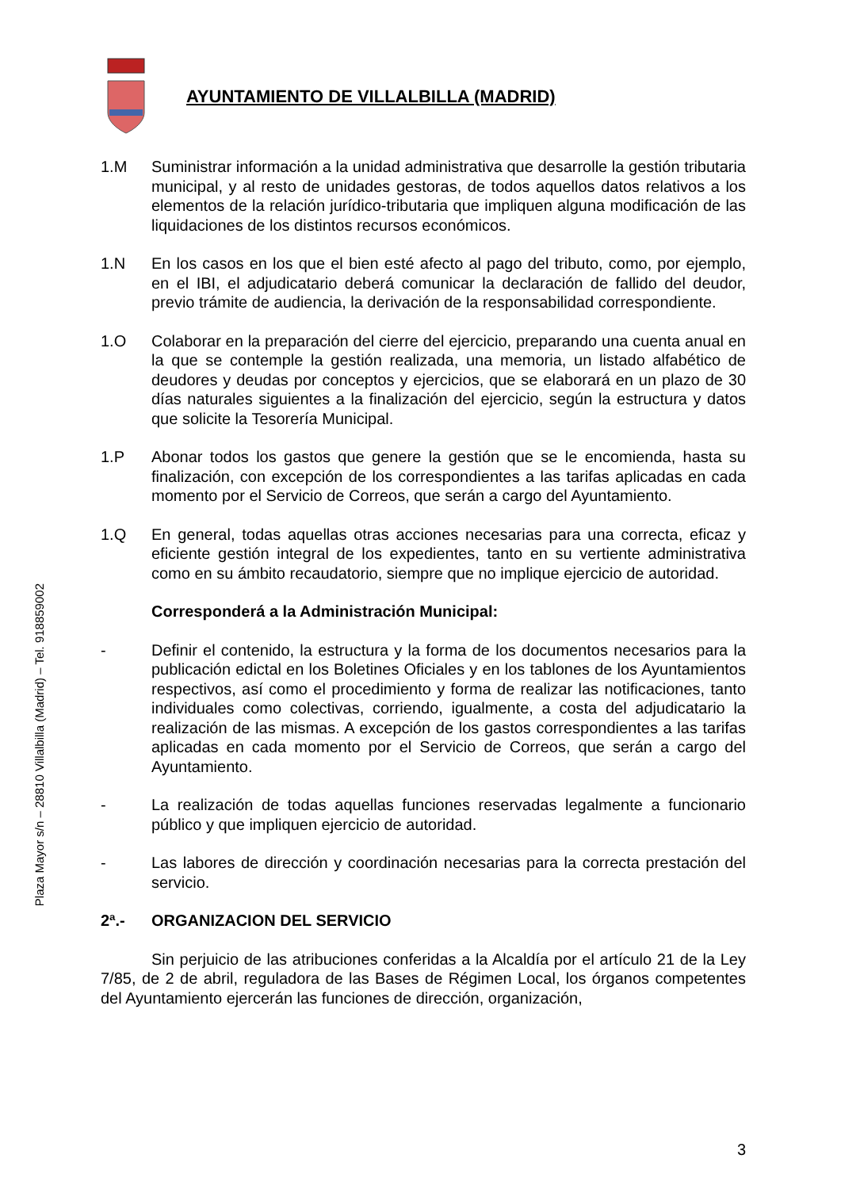Plaza Mayor s/n – 28810 Villalbilla (Madrid) – Tel. 918859002
AYUNTAMIENTO DE VILLALBILLA (MADRID)
1.M Suministrar información a la unidad administrativa que desarrolle la gestión tributaria municipal, y al resto de unidades gestoras, de todos aquellos datos relativos a los elementos de la relación jurídico-tributaria que impliquen alguna modificación de las liquidaciones de los distintos recursos económicos.
1.N En los casos en los que el bien esté afecto al pago del tributo, como, por ejemplo, en el IBI, el adjudicatario deberá comunicar la declaración de fallido del deudor, previo trámite de audiencia, la derivación de la responsabilidad correspondiente.
1.O Colaborar en la preparación del cierre del ejercicio, preparando una cuenta anual en la que se contemple la gestión realizada, una memoria, un listado alfabético de deudores y deudas por conceptos y ejercicios, que se elaborará en un plazo de 30 días naturales siguientes a la finalización del ejercicio, según la estructura y datos que solicite la Tesorería Municipal.
1.P Abonar todos los gastos que genere la gestión que se le encomienda, hasta su finalización, con excepción de los correspondientes a las tarifas aplicadas en cada momento por el Servicio de Correos, que serán a cargo del Ayuntamiento.
1.Q En general, todas aquellas otras acciones necesarias para una correcta, eficaz y eficiente gestión integral de los expedientes, tanto en su vertiente administrativa como en su ámbito recaudatorio, siempre que no implique ejercicio de autoridad.
Corresponderá a la Administración Municipal:
- Definir el contenido, la estructura y la forma de los documentos necesarios para la publicación edictal en los Boletines Oficiales y en los tablones de los Ayuntamientos respectivos, así como el procedimiento y forma de realizar las notificaciones, tanto individuales como colectivas, corriendo, igualmente, a costa del adjudicatario la realización de las mismas. A excepción de los gastos correspondientes a las tarifas aplicadas en cada momento por el Servicio de Correos, que serán a cargo del Ayuntamiento.
- La realización de todas aquellas funciones reservadas legalmente a funcionario público y que impliquen ejercicio de autoridad.
- Las labores de dirección y coordinación necesarias para la correcta prestación del servicio.
2ª.- ORGANIZACION DEL SERVICIO
Sin perjuicio de las atribuciones conferidas a la Alcaldía por el artículo 21 de la Ley 7/85, de 2 de abril, reguladora de las Bases de Régimen Local, los órganos competentes del Ayuntamiento ejercerán las funciones de dirección, organización,
3